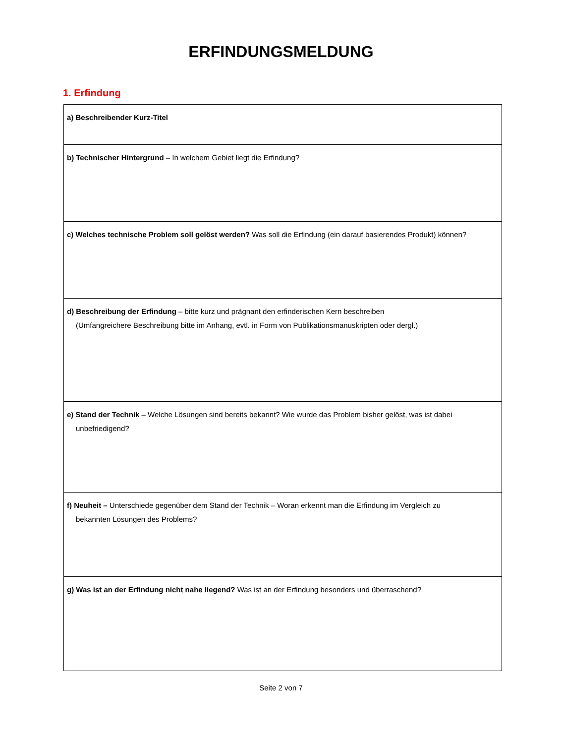ERFINDUNGSMELDUNG
1. Erfindung
| a) Beschreibender Kurz-Titel |
| b) Technischer Hintergrund – In welchem Gebiet liegt die Erfindung? |
| c) Welches technische Problem soll gelöst werden? Was soll die Erfindung (ein darauf basierendes Produkt) können? |
| d) Beschreibung der Erfindung – bitte kurz und prägnant den erfinderischen Kern beschreiben (Umfangreichere Beschreibung bitte im Anhang, evtl. in Form von Publikationsmanuskripten oder dergl.) |
| e) Stand der Technik – Welche Lösungen sind bereits bekannt? Wie wurde das Problem bisher gelöst, was ist dabei unbefriedigend? |
| f) Neuheit – Unterschiede gegenüber dem Stand der Technik – Woran erkennt man die Erfindung im Vergleich zu bekannten Lösungen des Problems? |
| g) Was ist an der Erfindung nicht nahe liegend ? Was ist an der Erfindung besonders und überraschend? |
Seite 2 von 7